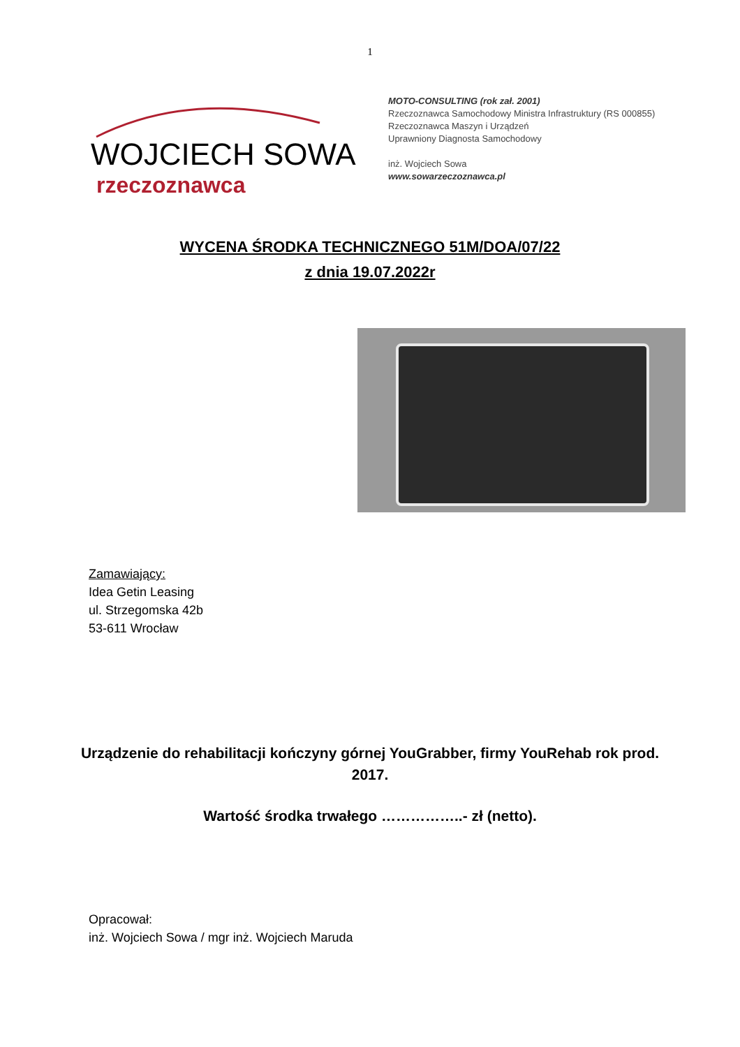1
WOJCIECH SOWA
rzeczoznawca
MOTO-CONSULTING (rok zał. 2001)
Rzeczoznawca Samochodowy Ministra Infrastruktury (RS 000855)
Rzeczoznawca Maszyn i Urządzeń
Uprawniony Diagnosta Samochodowy
inż. Wojciech Sowa
www.sowarzeczoznawca.pl
WYCENA ŚRODKA TECHNICZNEGO 51M/DOA/07/22
z dnia 19.07.2022r
Zamawiający:
Idea Getin Leasing
ul. Strzegomska 42b
53-611 Wrocław
Urządzenie do rehabilitacji kończyny górnej YouGrabber, firmy YouRehab rok prod. 2017.
Wartość środka trwałego ……………..- zł (netto).
Opracował:
inż. Wojciech Sowa / mgr inż. Wojciech Maruda